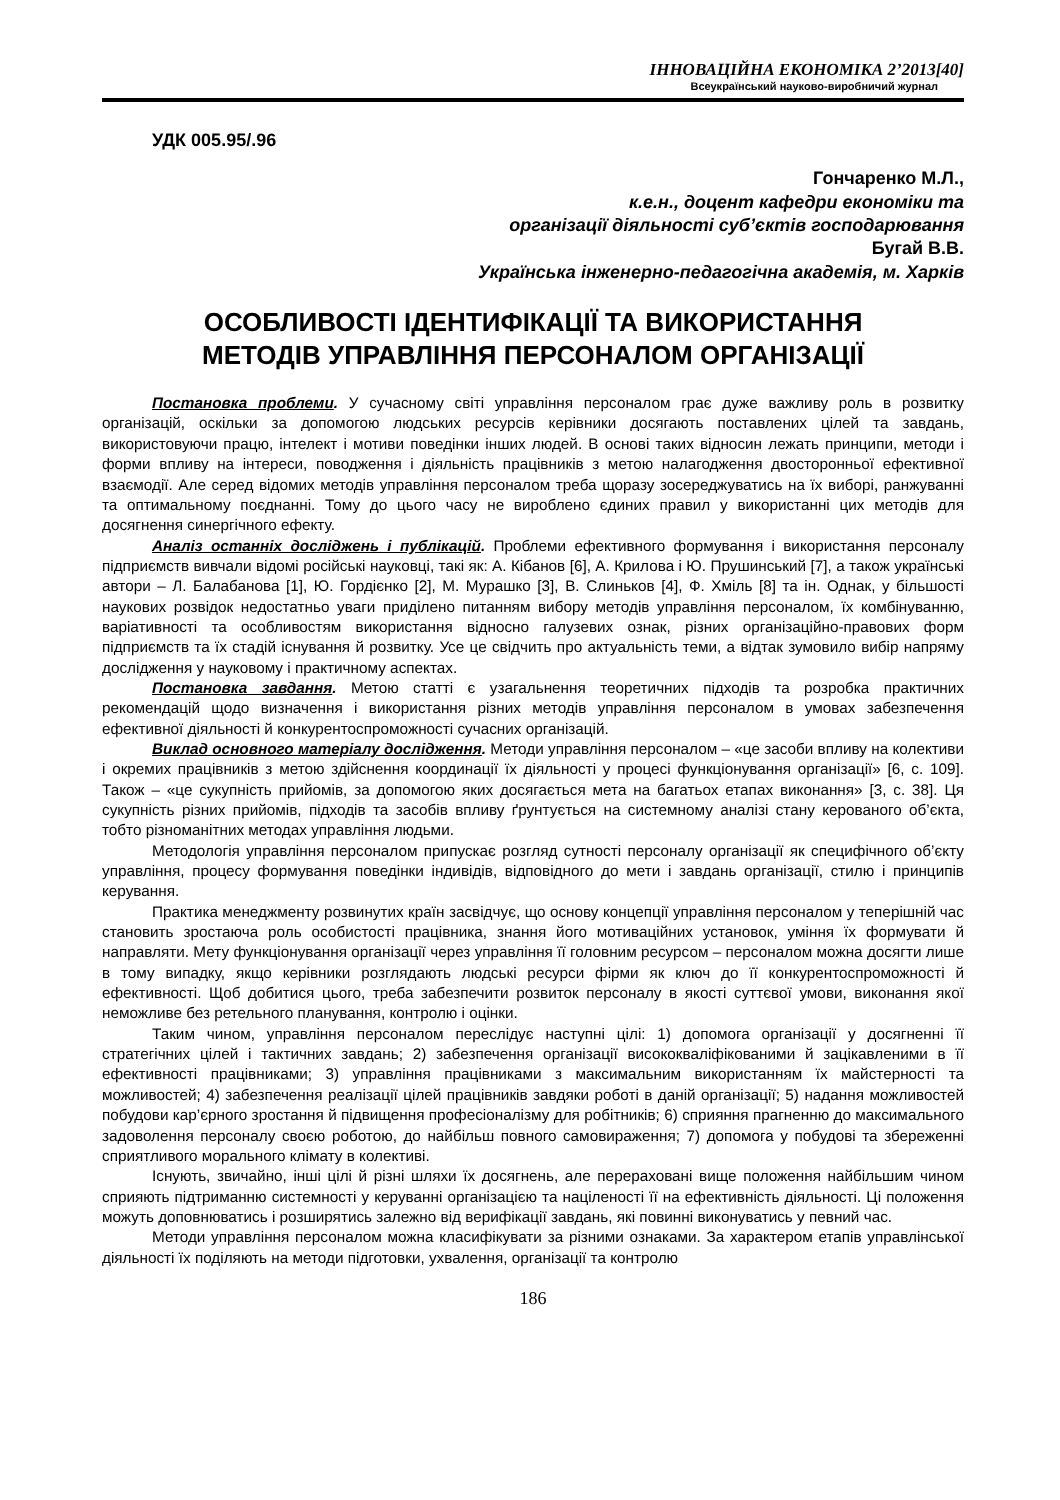ІННОВАЦІЙНА ЕКОНОМІКА 2’2013[40]
Всеукраїнський науково-виробничий журнал
УДК 005.95/.96
Гончаренко М.Л.,
к.е.н., доцент кафедри економіки та
організації діяльності суб’єктів господарювання
Бугай В.В.
Українська інженерно-педагогічна академія, м. Харків
ОСОБЛИВОСТІ ІДЕНТИФІКАЦІЇ ТА ВИКОРИСТАННЯ
МЕТОДІВ УПРАВЛІННЯ ПЕРСОНАЛОМ ОРГАНІЗАЦІЇ
Постановка проблеми. У сучасному світі управління персоналом грає дуже важливу роль в розвитку організацій, оскільки за допомогою людських ресурсів керівники досягають поставлених цілей та завдань, використовуючи працю, інтелект і мотиви поведінки інших людей. В основі таких відносин лежать принципи, методи і форми впливу на інтереси, поводження і діяльність працівників з метою налагодження двосторонньої ефективної взаємодії. Але серед відомих методів управління персоналом треба щоразу зосереджуватись на їх виборі, ранжуванні та оптимальному поєднанні. Тому до цього часу не вироблено єдиних правил у використанні цих методів для досягнення синергічного ефекту.
Аналіз останніх досліджень і публікацій. Проблеми ефективного формування і використання персоналу підприємств вивчали відомі російські науковці, такі як: А. Кібанов [6], А. Крилова і Ю. Прушинський [7], а також українські автори – Л. Балабанова [1], Ю. Гордієнко [2], М. Мурашко [3], В. Слиньков [4], Ф. Хміль [8] та ін. Однак, у більшості наукових розвідок недостатньо уваги приділено питанням вибору методів управління персоналом, їх комбінуванню, варіативності та особливостям використання відносно галузевих ознак, різних організаційно-правових форм підприємств та їх стадій існування й розвитку. Усе це свідчить про актуальність теми, а відтак зумовило вибір напряму дослідження у науковому і практичному аспектах.
Постановка завдання. Метою статті є узагальнення теоретичних підходів та розробка практичних рекомендацій щодо визначення і використання різних методів управління персоналом в умовах забезпечення ефективної діяльності й конкурентоспроможності сучасних організацій.
Виклад основного матеріалу дослідження. Методи управління персоналом – «це засоби впливу на колективи і окремих працівників з метою здійснення координації їх діяльності у процесі функціонування організації» [6, с. 109]. Також – «це сукупність прийомів, за допомогою яких досягається мета на багатьох етапах виконання» [3, с. 38]. Ця сукупність різних прийомів, підходів та засобів впливу ґрунтується на системному аналізі стану керованого об’єкта, тобто різноманітних методах управління людьми.
Методологія управління персоналом припускає розгляд сутності персоналу організації як специфічного об’єкту управління, процесу формування поведінки індивідів, відповідного до мети і завдань організації, стилю і принципів керування.
Практика менеджменту розвинутих країн засвідчує, що основу концепції управління персоналом у теперішній час становить зростаюча роль особистості працівника, знання його мотиваційних установок, уміння їх формувати й направляти. Мету функціонування організації через управління її головним ресурсом – персоналом можна досягти лише в тому випадку, якщо керівники розглядають людські ресурси фірми як ключ до її конкурентоспроможності й ефективності. Щоб добитися цього, треба забезпечити розвиток персоналу в якості суттєвої умови, виконання якої неможливе без ретельного планування, контролю і оцінки.
Таким чином, управління персоналом переслідує наступні цілі: 1) допомога організації у досягненні її стратегічних цілей і тактичних завдань; 2) забезпечення організації висококваліфікованими й зацікавленими в її ефективності працівниками; 3) управління працівниками з максимальним використанням їх майстерності та можливостей; 4) забезпечення реалізації цілей працівників завдяки роботі в даній організації; 5) надання можливостей побудови кар’єрного зростання й підвищення професіоналізму для робітників; 6) сприяння прагненню до максимального задоволення персоналу своєю роботою, до найбільш повного самовираження; 7) допомога у побудові та збереженні сприятливого морального клімату в колективі.
Існують, звичайно, інші цілі й різні шляхи їх досягнень, але перераховані вище положення найбільшим чином сприяють підтриманню системності у керуванні організацією та націленості її на ефективність діяльності. Ці положення можуть доповнюватись і розширятись залежно від верифікації завдань, які повинні виконуватись у певний час.
Методи управління персоналом можна класифікувати за різними ознаками. За характером етапів управлінської діяльності їх поділяють на методи підготовки, ухвалення, організації та контролю
186